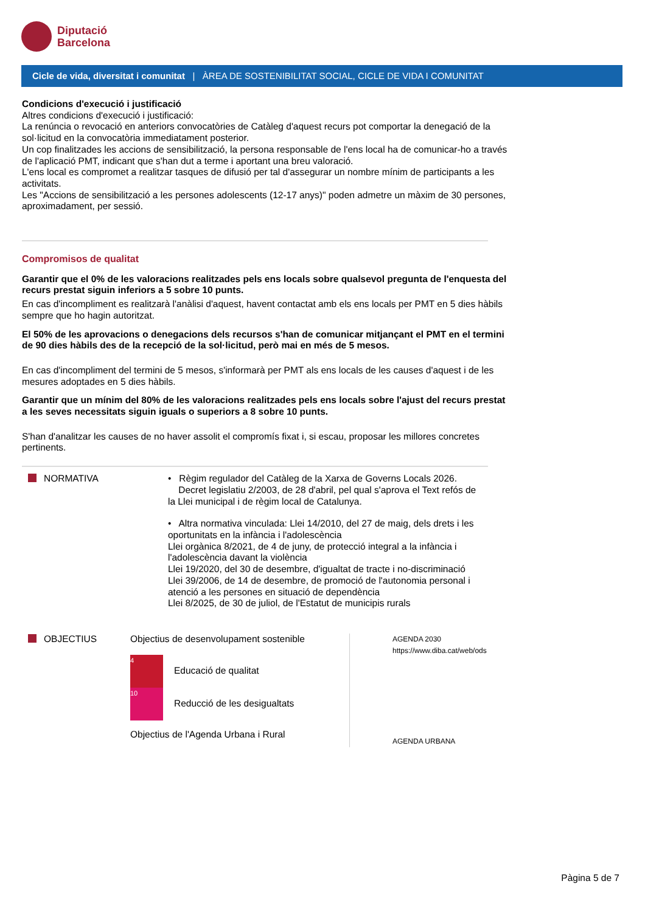Diputació
Barcelona
Cicle de vida, diversitat i comunitat | ÀREA DE SOSTENIBILITAT SOCIAL, CICLE DE VIDA I COMUNITAT
Condicions d'execució i justificació
Altres condicions d'execució i justificació:
La renúncia o revocació en anteriors convocatòries de Catàleg d'aquest recurs pot comportar la denegació de la sol·licitud en la convocatòria immediatament posterior.
Un cop finalitzades les accions de sensibilització, la persona responsable de l'ens local ha de comunicar-ho a través de l'aplicació PMT, indicant que s'han dut a terme i aportant una breu valoració.
L'ens local es compromet a realitzar tasques de difusió per tal d'assegurar un nombre mínim de participants a les activitats.
Les "Accions de sensibilització a les persones adolescents (12-17 anys)" poden admetre un màxim de 30 persones, aproximadament, per sessió.
Compromisos de qualitat
Garantir que el 0% de les valoracions realitzades pels ens locals sobre qualsevol pregunta de l'enquesta del recurs prestat siguin inferiors a 5 sobre 10 punts.
En cas d'incompliment es realitzarà l'anàlisi d'aquest, havent contactat amb els ens locals per PMT en 5 dies hàbils sempre que ho hagin autoritzat.
El 50% de les aprovacions o denegacions dels recursos s'han de comunicar mitjançant el PMT en el termini de 90 dies hàbils des de la recepció de la sol·licitud, però mai en més de 5 mesos.
En cas d'incompliment del termini de 5 mesos, s'informarà per PMT als ens locals de les causes d'aquest i de les mesures adoptades en 5 dies hàbils.
Garantir que un mínim del 80% de les valoracions realitzades pels ens locals sobre l'ajust del recurs prestat a les seves necessitats siguin iguals o superiors a 8 sobre 10 punts.
S'han d'analitzar les causes de no haver assolit el compromís fixat i, si escau, proposar les millores concretes pertinents.
NORMATIVA • Règim regulador del Catàleg de la Xarxa de Governs Locals 2026.
Decret legislatiu 2/2003, de 28 d'abril, pel qual s'aprova el Text refós de la Llei municipal i de règim local de Catalunya.
• Altra normativa vinculada: Llei 14/2010, del 27 de maig, dels drets i les oportunitats en la infància i l'adolescència
Llei orgànica 8/2021, de 4 de juny, de protecció integral a la infància i l'adolescència davant la violència
Llei 19/2020, del 30 de desembre, d'igualtat de tracte i no-discriminació
Llei 39/2006, de 14 de desembre, de promoció de l'autonomia personal i atenció a les persones en situació de dependència
Llei 8/2025, de 30 de juliol, de l'Estatut de municipis rurals
OBJECTIUS Objectius de desenvolupament sostenible
4
Educació de qualitat
10
Reducció de les desigualtats
Objectius de l'Agenda Urbana i Rural
AGENDA 2030
https://www.diba.cat/web/ods
AGENDA URBANA
Pàgina 5 de 7